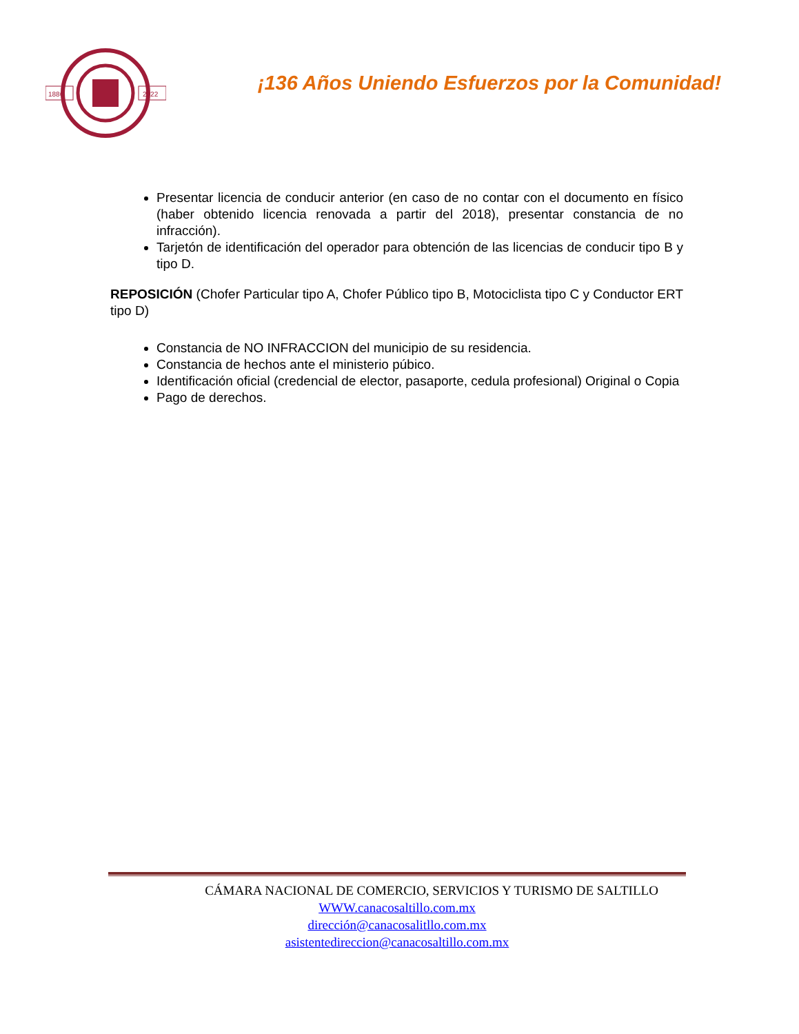1886
2022
¡136 Años Uniendo Esfuerzos por la Comunidad!
Presentar licencia de conducir anterior (en caso de no contar con el documento en físico (haber obtenido licencia renovada a partir del 2018), presentar constancia de no infracción).
Tarjetón de identificación del operador para obtención de las licencias de conducir tipo B y tipo D.
REPOSICIÓN (Chofer Particular tipo A, Chofer Público tipo B, Motociclista tipo C y Conductor ERT tipo D)
Constancia de NO INFRACCION del municipio de su residencia.
Constancia de hechos ante el ministerio púbico.
Identificación oficial (credencial de elector, pasaporte, cedula profesional) Original o Copia
Pago de derechos.
CÁMARA NACIONAL DE COMERCIO, SERVICIOS Y TURISMO DE SALTILLO
WWW.canacosaltillo.com.mx
dirección@canacosalitllo.com.mx
asistentedireccion@canacosaltillo.com.mx